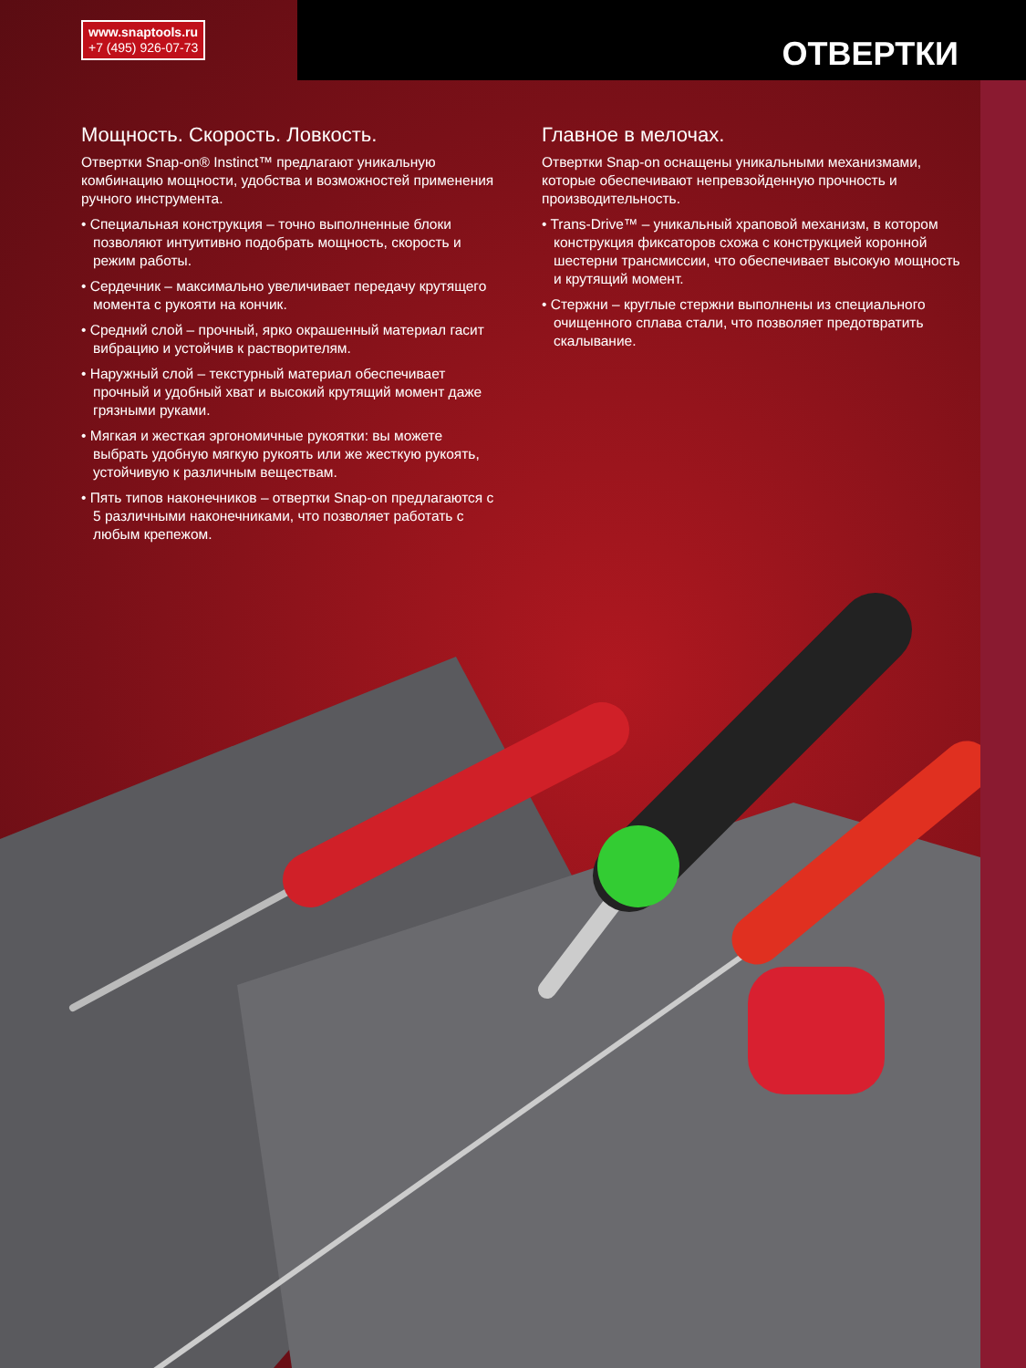www.snaptools.ru
+7 (495) 926-07-73
ОТВЕРТКИ
Мощность. Скорость. Ловкость.
Отвертки Snap-on® Instinct™ предлагают уникальную комбинацию мощности, удобства и возможностей применения ручного инструмента.
• Специальная конструкция – точно выполненные блоки позволяют интуитивно подобрать мощность, скорость и режим работы.
• Сердечник – максимально увеличивает передачу крутящего момента с рукояти на кончик.
• Средний слой – прочный, ярко окрашенный материал гасит вибрацию и устойчив к растворителям.
• Наружный слой – текстурный материал обеспечивает прочный и удобный хват и высокий крутящий момент даже грязными руками.
• Мягкая и жесткая эргономичные рукоятки: вы можете выбрать удобную мягкую рукоять или же жесткую рукоять, устойчивую к различным веществам.
• Пять типов наконечников – отвертки Snap-on предлагаются с 5 различными наконечниками, что позволяет работать с любым крепежом.
Главное в мелочах.
Отвертки Snap-on оснащены уникальными механизмами, которые обеспечивают непревзойденную прочность и производительность.
• Trans-Drive™ – уникальный храповой механизм, в котором конструкция фиксаторов схожа с конструкцией коронной шестерни трансмиссии, что обеспечивает высокую мощность и крутящий момент.
• Стержни – круглые стержни выполнены из специального очищенного сплава стали, что позволяет предотвратить скалывание.